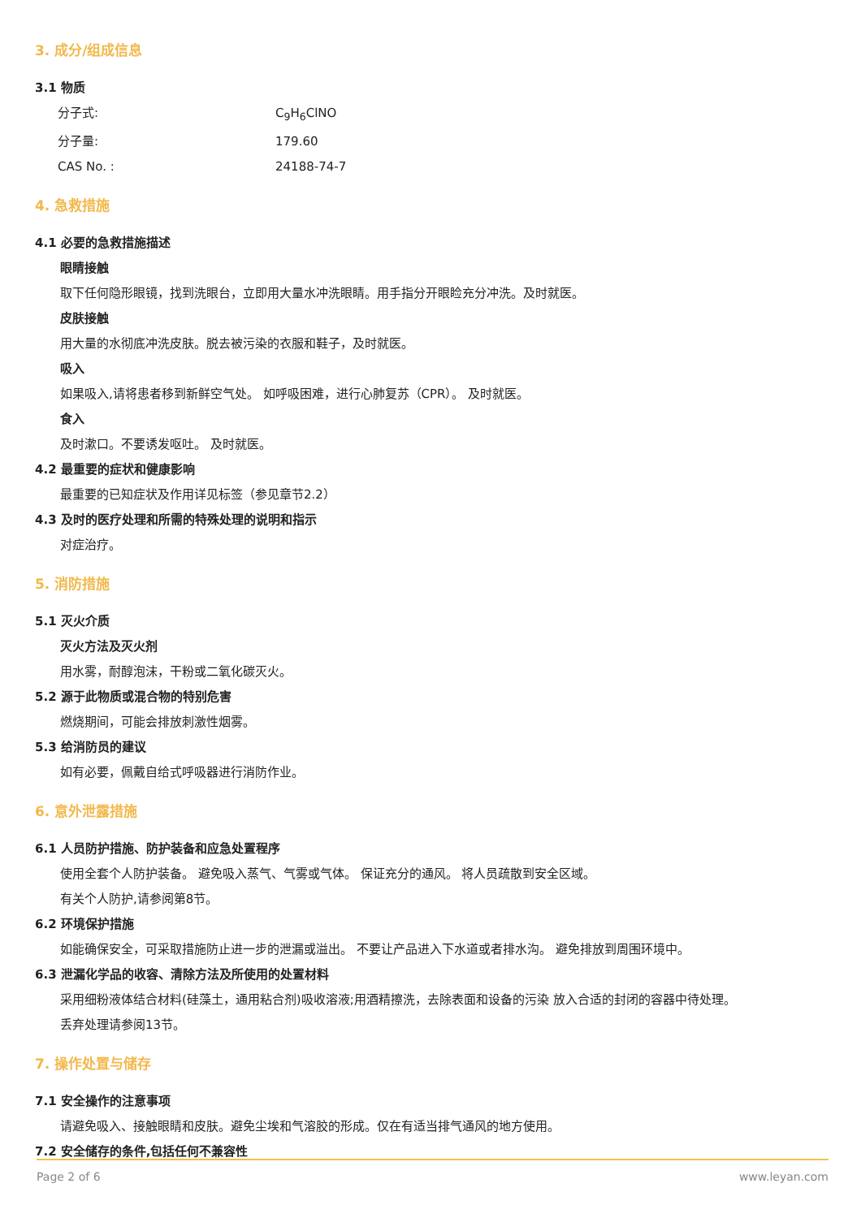3. 成分/组成信息
3.1 物质
分子式: C<sub>9</sub>H<sub>6</sub>ClNO
分子量: 179.60
CAS No. : 24188-74-7
4. 急救措施
4.1 必要的急救措施描述
眼睛接触
取下任何隐形眼镜，找到洗眼台，立即用大量水冲洗眼睛。用手指分开眼睑充分冲洗。及时就医。
皮肤接触
用大量的水彻底冲洗皮肤。脱去被污染的衣服和鞋子，及时就医。
吸入
如果吸入,请将患者移到新鲜空气处。 如呼吸困难，进行心肺复苏（CPR）。 及时就医。
食入
及时漱口。不要诱发呕吐。 及时就医。
4.2 最重要的症状和健康影响
最重要的已知症状及作用详见标签（参见章节2.2）
4.3 及时的医疗处理和所需的特殊处理的说明和指示
对症治疗。
5. 消防措施
5.1 灭火介质
灭火方法及灭火剂
用水雾，耐醇泡沫，干粉或二氧化碳灭火。
5.2 源于此物质或混合物的特别危害
燃烧期间，可能会排放刺激性烟雾。
5.3 给消防员的建议
如有必要，佩戴自给式呼吸器进行消防作业。
6. 意外泄露措施
6.1 人员防护措施、防护装备和应急处置程序
使用全套个人防护装备。 避免吸入蒸气、气雾或气体。 保证充分的通风。 将人员疏散到安全区域。
有关个人防护,请参阅第8节。
6.2 环境保护措施
如能确保安全，可采取措施防止进一步的泄漏或溢出。 不要让产品进入下水道或者排水沟。 避免排放到周围环境中。
6.3 泄漏化学品的收容、清除方法及所使用的处置材料
采用细粉液体结合材料(硅藻土，通用粘合剂)吸收溶液;用酒精擦洗，去除表面和设备的污染 放入合适的封闭的容器中待处理。
丢弃处理请参阅13节。
7. 操作处置与储存
7.1 安全操作的注意事项
请避免吸入、接触眼睛和皮肤。避免尘埃和气溶胶的形成。仅在有适当排气通风的地方使用。
7.2 安全储存的条件,包括任何不兼容性
Page 2 of 6 www.leyan.com